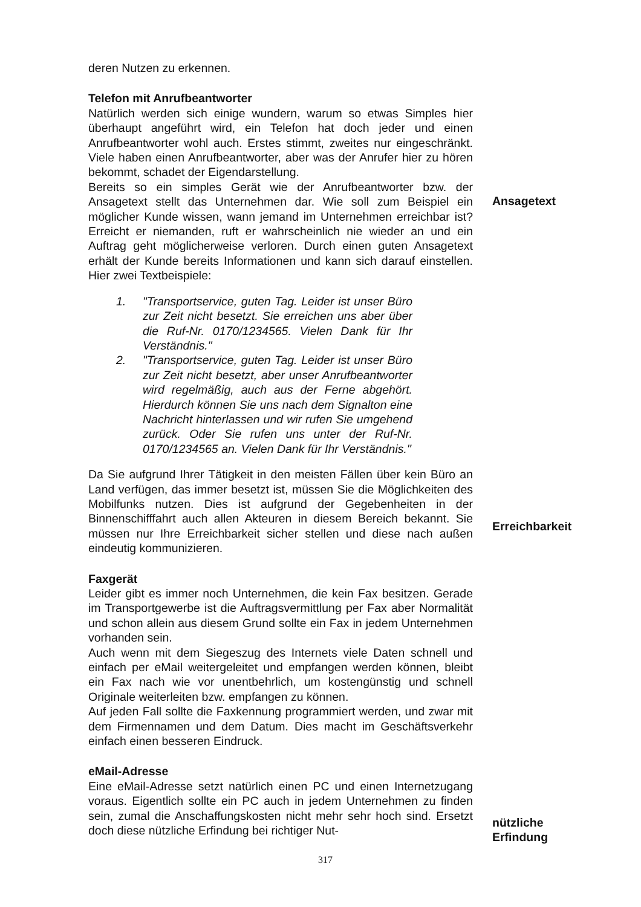deren Nutzen zu erkennen.
Telefon mit Anrufbeantworter
Natürlich werden sich einige wundern, warum so etwas Simples hier überhaupt angeführt wird, ein Telefon hat doch jeder und einen Anrufbeantworter wohl auch. Erstes stimmt, zweites nur eingeschränkt. Viele haben einen Anrufbeantworter, aber was der Anrufer hier zu hören bekommt, schadet der Eigendarstellung.
Bereits so ein simples Gerät wie der Anrufbeantworter bzw. der Ansagetext stellt das Unternehmen dar. Wie soll zum Beispiel ein möglicher Kunde wissen, wann jemand im Unternehmen erreichbar ist? Erreicht er niemanden, ruft er wahrscheinlich nie wieder an und ein Auftrag geht möglicherweise verloren. Durch einen guten Ansagetext erhält der Kunde bereits Informationen und kann sich darauf einstellen. Hier zwei Textbeispiele:
1. "Transportservice, guten Tag. Leider ist unser Büro zur Zeit nicht besetzt. Sie erreichen uns aber über die Ruf-Nr. 0170/1234565. Vielen Dank für Ihr Verständnis."
2. "Transportservice, guten Tag. Leider ist unser Büro zur Zeit nicht besetzt, aber unser Anrufbeantworter wird regelmäßig, auch aus der Ferne abgehört. Hierdurch können Sie uns nach dem Signalton eine Nachricht hinterlassen und wir rufen Sie umgehend zurück. Oder Sie rufen uns unter der Ruf-Nr. 0170/1234565 an. Vielen Dank für Ihr Verständnis."
Da Sie aufgrund Ihrer Tätigkeit in den meisten Fällen über kein Büro an Land verfügen, das immer besetzt ist, müssen Sie die Möglichkeiten des Mobilfunks nutzen. Dies ist aufgrund der Gegebenheiten in der Binnenschifffahrt auch allen Akteuren in diesem Bereich bekannt. Sie müssen nur Ihre Erreichbarkeit sicher stellen und diese nach außen eindeutig kommunizieren.
Faxgerät
Leider gibt es immer noch Unternehmen, die kein Fax besitzen. Gerade im Transportgewerbe ist die Auftragsvermittlung per Fax aber Normalität und schon allein aus diesem Grund sollte ein Fax in jedem Unternehmen vorhanden sein.
Auch wenn mit dem Siegeszug des Internets viele Daten schnell und einfach per eMail weitergeleitet und empfangen werden können, bleibt ein Fax nach wie vor unentbehrlich, um kostengünstig und schnell Originale weiterleiten bzw. empfangen zu können.
Auf jeden Fall sollte die Faxkennung programmiert werden, und zwar mit dem Firmennamen und dem Datum. Dies macht im Geschäftsverkehr einfach einen besseren Eindruck.
eMail-Adresse
Eine eMail-Adresse setzt natürlich einen PC und einen Internetzugang voraus. Eigentlich sollte ein PC auch in jedem Unternehmen zu finden sein, zumal die Anschaffungskosten nicht mehr sehr hoch sind. Ersetzt doch diese nützliche Erfindung bei richtiger Nut-
Ansagetext
Erreichbarkeit
nützliche
Erfindung
317